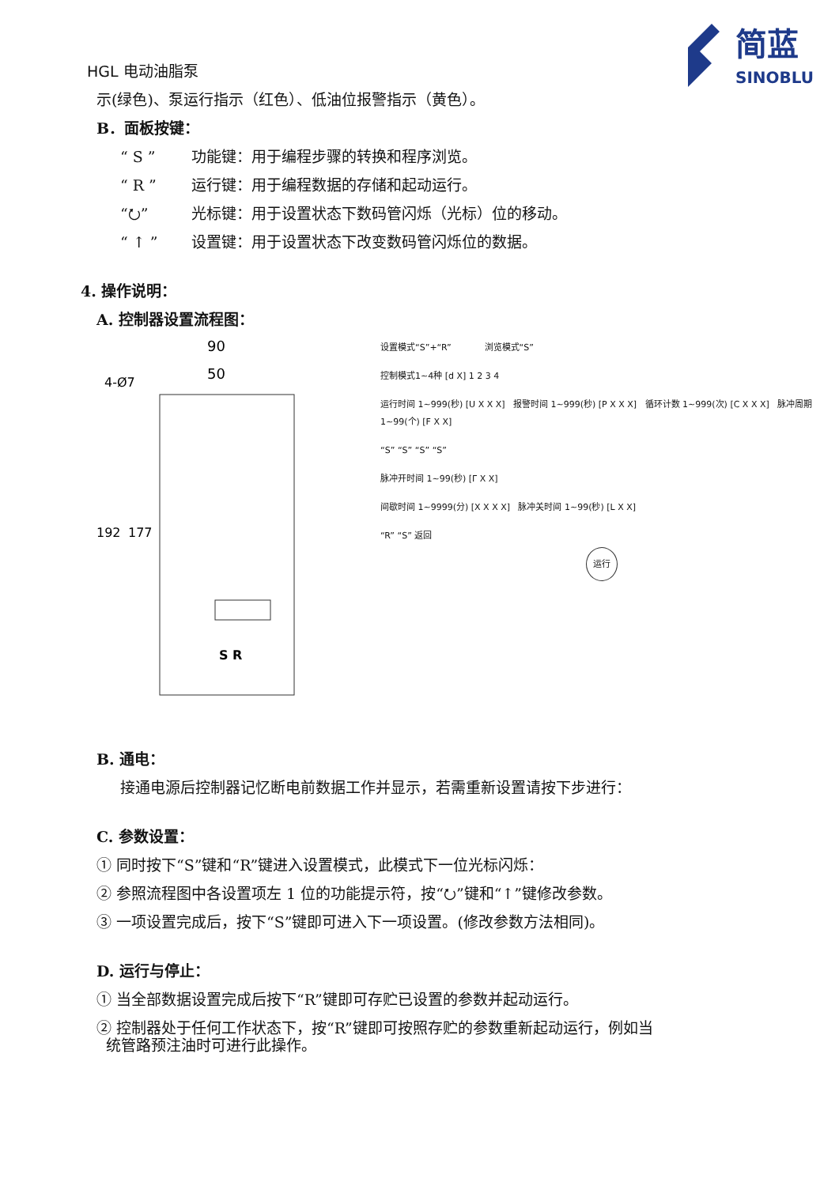HGL 电动油脂泵
简蓝
SINOBLU
示(绿色)、泵运行指示（红色）、低油位报警指示（黄色）。
B．面板按键：
“ S ” 功能键：用于编程步骤的转换和程序浏览。
“ R ” 运行键：用于编程数据的存储和起动运行。
“⭮” 光标键：用于设置状态下数码管闪烁（光标）位的移动。
“ ↑ ” 设置键：用于设置状态下改变数码管闪烁位的数据。
4. 操作说明：
A. 控制器设置流程图：
90
50
4-Ø7
192
177
S R
设置模式“S”+“R” 浏览模式“S”
控制模式1~4种 [d X] 1 2 3 4
运行时间 1~999(秒) [U X X X] 报警时间 1~999(秒) [P X X X] 循环计数 1~999(次) [C X X X] 脉冲周期 1~99(个) [F X X]
“S” “S” “S” “S”
脉冲开时间 1~99(秒) [Γ X X]
间歇时间 1~9999(分) [X X X X] 脉冲关时间 1~99(秒) [L X X]
“R” “S” 返回
运行
B. 通电：
接通电源后控制器记忆断电前数据工作并显示，若需重新设置请按下步进行：
C. 参数设置：
① 同时按下“S”键和“R”键进入设置模式，此模式下一位光标闪烁：
② 参照流程图中各设置项左 1 位的功能提示符，按“⭮”键和“↑”键修改参数。
③ 一项设置完成后，按下“S”键即可进入下一项设置。(修改参数方法相同)。
D. 运行与停止：
① 当全部数据设置完成后按下“R”键即可存贮已设置的参数并起动运行。
② 控制器处于任何工作状态下，按“R”键即可按照存贮的参数重新起动运行，例如当
统管路预注油时可进行此操作。